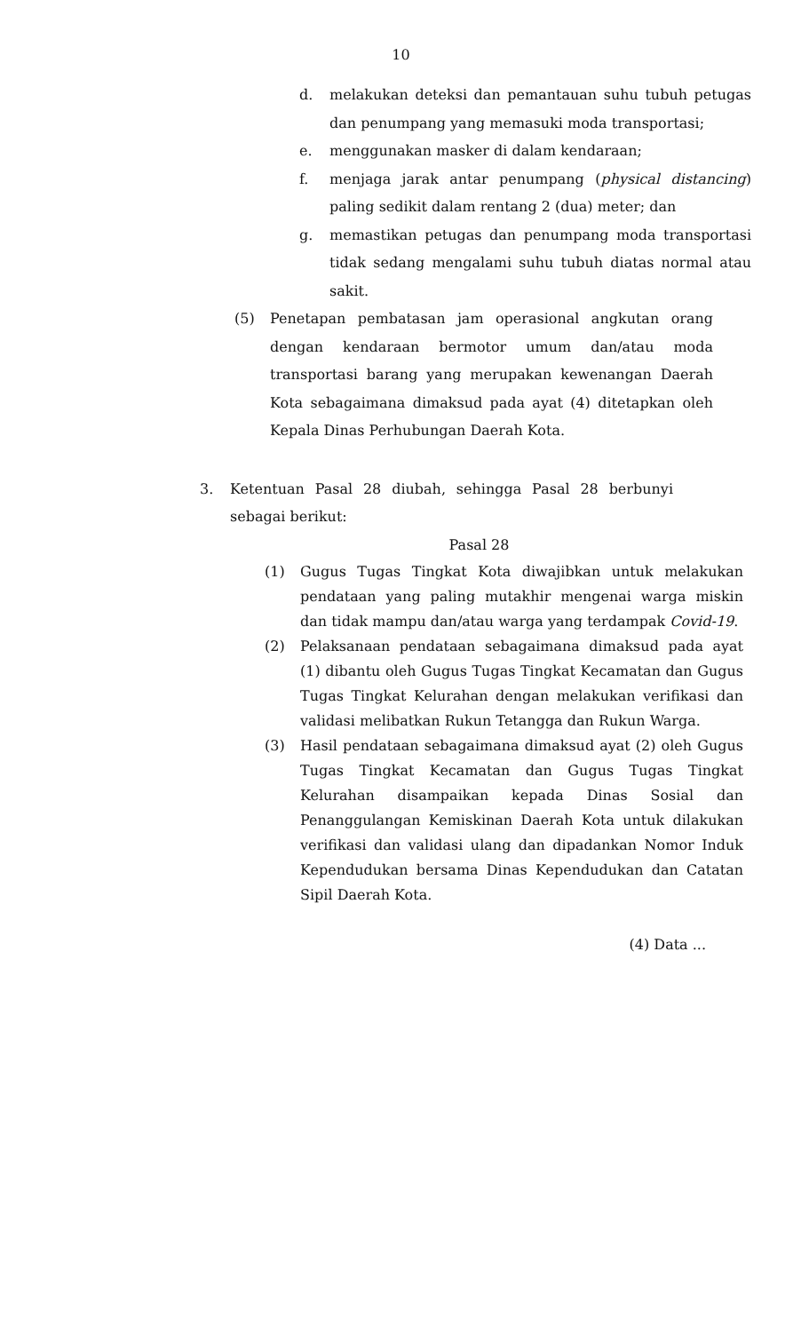10
d. melakukan deteksi dan pemantauan suhu tubuh petugas dan penumpang yang memasuki moda transportasi;
e. menggunakan masker di dalam kendaraan;
f. menjaga jarak antar penumpang (physical distancing) paling sedikit dalam rentang 2 (dua) meter; dan
g. memastikan petugas dan penumpang moda transportasi tidak sedang mengalami suhu tubuh diatas normal atau sakit.
(5) Penetapan pembatasan jam operasional angkutan orang dengan kendaraan bermotor umum dan/atau moda transportasi barang yang merupakan kewenangan Daerah Kota sebagaimana dimaksud pada ayat (4) ditetapkan oleh Kepala Dinas Perhubungan Daerah Kota.
3. Ketentuan Pasal 28 diubah, sehingga Pasal 28 berbunyi sebagai berikut:
Pasal 28
(1) Gugus Tugas Tingkat Kota diwajibkan untuk melakukan pendataan yang paling mutakhir mengenai warga miskin dan tidak mampu dan/atau warga yang terdampak Covid-19.
(2) Pelaksanaan pendataan sebagaimana dimaksud pada ayat (1) dibantu oleh Gugus Tugas Tingkat Kecamatan dan Gugus Tugas Tingkat Kelurahan dengan melakukan verifikasi dan validasi melibatkan Rukun Tetangga dan Rukun Warga.
(3) Hasil pendataan sebagaimana dimaksud ayat (2) oleh Gugus Tugas Tingkat Kecamatan dan Gugus Tugas Tingkat Kelurahan disampaikan kepada Dinas Sosial dan Penanggulangan Kemiskinan Daerah Kota untuk dilakukan verifikasi dan validasi ulang dan dipadankan Nomor Induk Kependudukan bersama Dinas Kependudukan dan Catatan Sipil Daerah Kota.
(4) Data ...